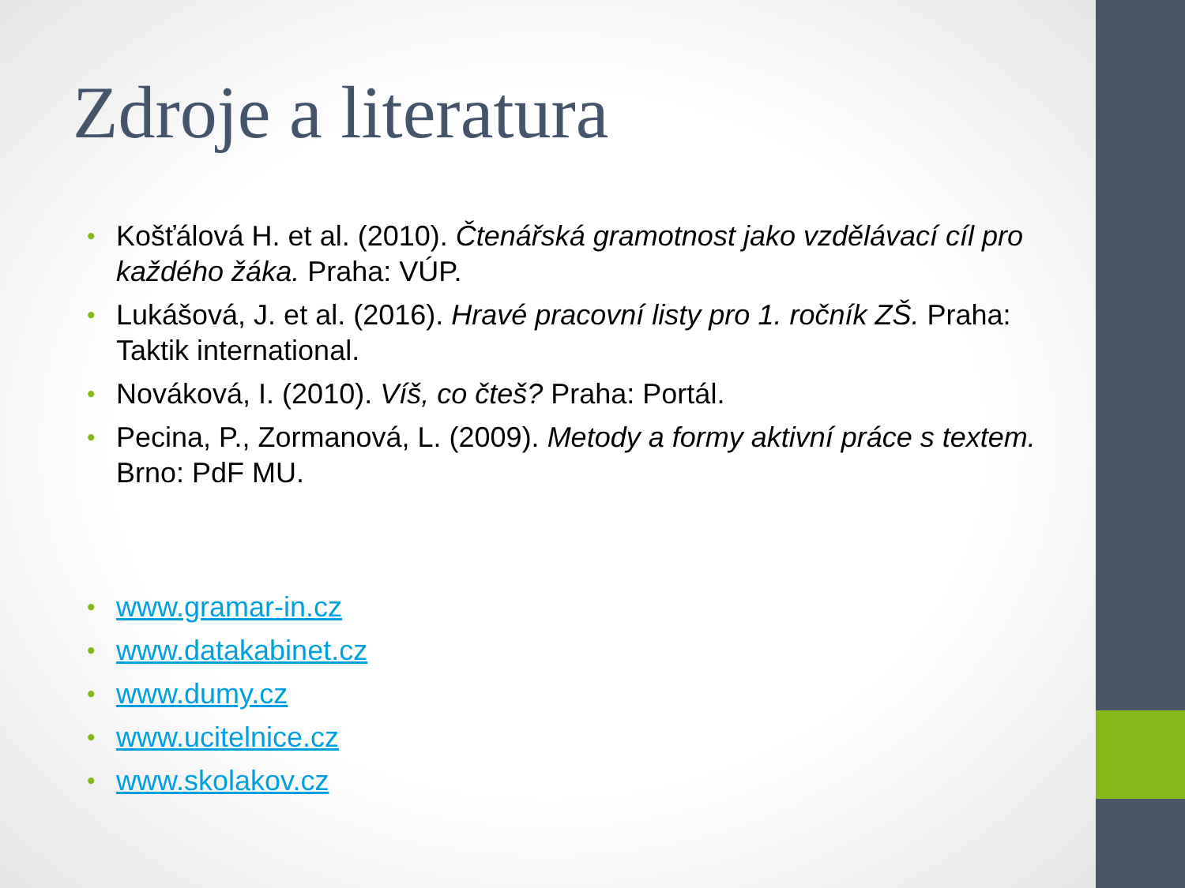Zdroje a literatura
• Košťálová H. et al. (2010). Čtenářská gramotnost jako vzdělávací cíl pro každého žáka. Praha: VÚP.
• Lukášová, J. et al. (2016). Hravé pracovní listy pro 1. ročník ZŠ. Praha: Taktik international.
• Nováková, I. (2010). Víš, co čteš? Praha: Portál.
• Pecina, P., Zormanová, L. (2009). Metody a formy aktivní práce s textem. Brno: PdF MU.
• www.gramar-in.cz
• www.datakabinet.cz
• www.dumy.cz
• www.ucitelnice.cz
• www.skolakov.cz